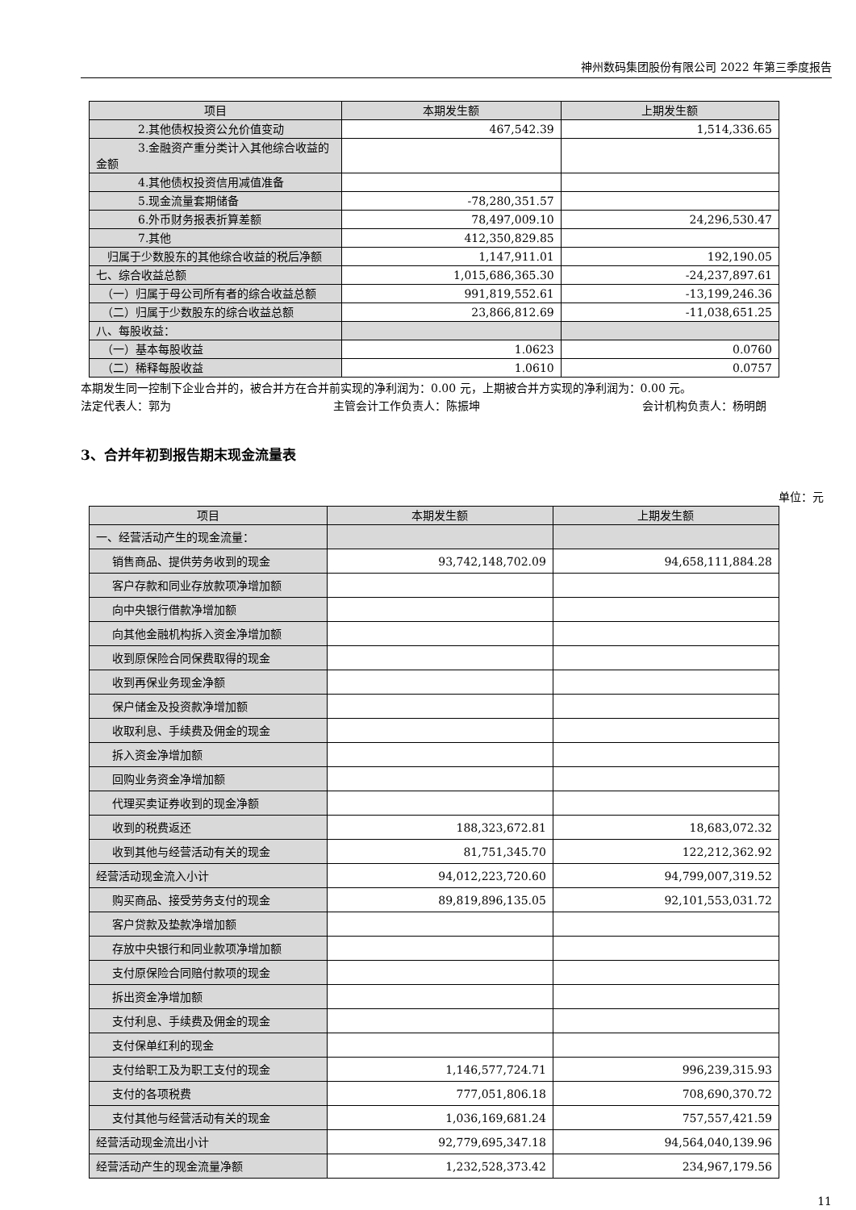神州数码集团股份有限公司 2022 年第三季度报告
| 项目 | 本期发生额 | 上期发生额 |
| --- | --- | --- |
| 2.其他债权投资公允价值变动 | 467,542.39 | 1,514,336.65 |
| 3.金融资产重分类计入其他综合收益的金额 | | |
| 4.其他债权投资信用减值准备 | | |
| 5.现金流量套期储备 | -78,280,351.57 | |
| 6.外币财务报表折算差额 | 78,497,009.10 | 24,296,530.47 |
| 7.其他 | 412,350,829.85 | |
| 归属于少数股东的其他综合收益的税后净额 | 1,147,911.01 | 192,190.05 |
| 七、综合收益总额 | 1,015,686,365.30 | -24,237,897.61 |
| （一）归属于母公司所有者的综合收益总额 | 991,819,552.61 | -13,199,246.36 |
| （二）归属于少数股东的综合收益总额 | 23,866,812.69 | -11,038,651.25 |
| 八、每股收益： | | |
| （一）基本每股收益 | 1.0623 | 0.0760 |
| （二）稀释每股收益 | 1.0610 | 0.0757 |
本期发生同一控制下企业合并的，被合并方在合并前实现的净利润为：0.00 元，上期被合并方实现的净利润为：0.00 元。
法定代表人：郭为 主管会计工作负责人：陈振坤 会计机构负责人：杨明朗
3、合并年初到报告期末现金流量表
单位：元
| 项目 | 本期发生额 | 上期发生额 |
| --- | --- | --- |
| 一、经营活动产生的现金流量： | | |
| 销售商品、提供劳务收到的现金 | 93,742,148,702.09 | 94,658,111,884.28 |
| 客户存款和同业存放款项净增加额 | | |
| 向中央银行借款净增加额 | | |
| 向其他金融机构拆入资金净增加额 | | |
| 收到原保险合同保费取得的现金 | | |
| 收到再保业务现金净额 | | |
| 保户储金及投资款净增加额 | | |
| 收取利息、手续费及佣金的现金 | | |
| 拆入资金净增加额 | | |
| 回购业务资金净增加额 | | |
| 代理买卖证券收到的现金净额 | | |
| 收到的税费返还 | 188,323,672.81 | 18,683,072.32 |
| 收到其他与经营活动有关的现金 | 81,751,345.70 | 122,212,362.92 |
| 经营活动现金流入小计 | 94,012,223,720.60 | 94,799,007,319.52 |
| 购买商品、接受劳务支付的现金 | 89,819,896,135.05 | 92,101,553,031.72 |
| 客户贷款及垫款净增加额 | | |
| 存放中央银行和同业款项净增加额 | | |
| 支付原保险合同赔付款项的现金 | | |
| 拆出资金净增加额 | | |
| 支付利息、手续费及佣金的现金 | | |
| 支付保单红利的现金 | | |
| 支付给职工及为职工支付的现金 | 1,146,577,724.71 | 996,239,315.93 |
| 支付的各项税费 | 777,051,806.18 | 708,690,370.72 |
| 支付其他与经营活动有关的现金 | 1,036,169,681.24 | 757,557,421.59 |
| 经营活动现金流出小计 | 92,779,695,347.18 | 94,564,040,139.96 |
| 经营活动产生的现金流量净额 | 1,232,528,373.42 | 234,967,179.56 |
11